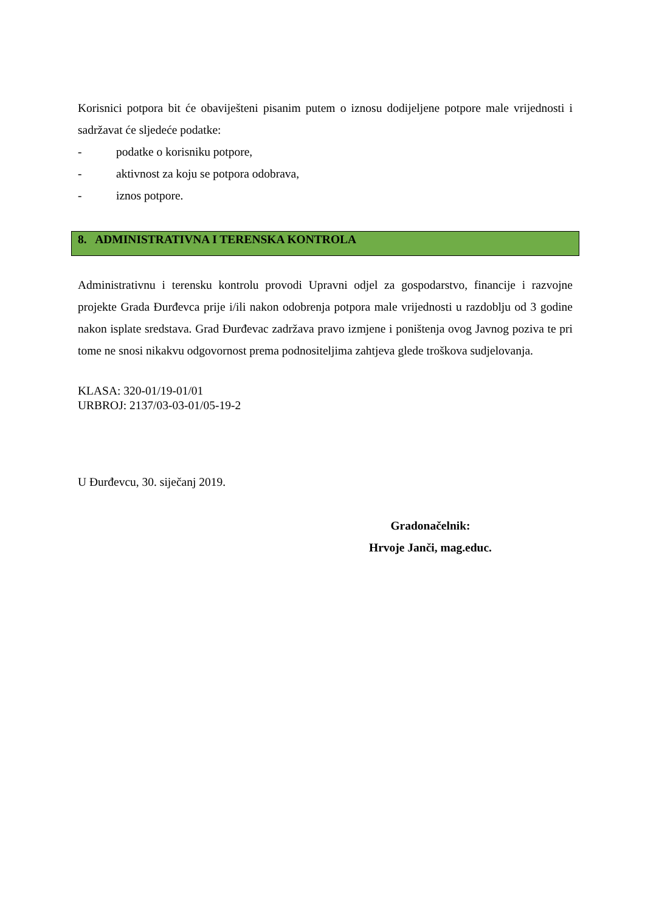Korisnici potpora bit će obaviješteni pisanim putem o iznosu dodijeljene potpore male vrijednosti i sadržavat će sljedeće podatke:
- podatke o korisniku potpore,
- aktivnost za koju se potpora odobrava,
- iznos potpore.
8. ADMINISTRATIVNA I TERENSKA KONTROLA
Administrativnu i terensku kontrolu provodi Upravni odjel za gospodarstvo, financije i razvojne projekte Grada Đurđevca prije i/ili nakon odobrenja potpora male vrijednosti u razdoblju od 3 godine nakon isplate sredstava. Grad Đurđevac zadržava pravo izmjene i poništenja ovog Javnog poziva te pri tome ne snosi nikakvu odgovornost prema podnositeljima zahtjeva glede troškova sudjelovanja.
KLASA: 320-01/19-01/01
URBROJ: 2137/03-03-01/05-19-2
U Đurđevcu, 30. siječanj 2019.
Gradonačelnik:
Hrvoje Janči, mag.educ.